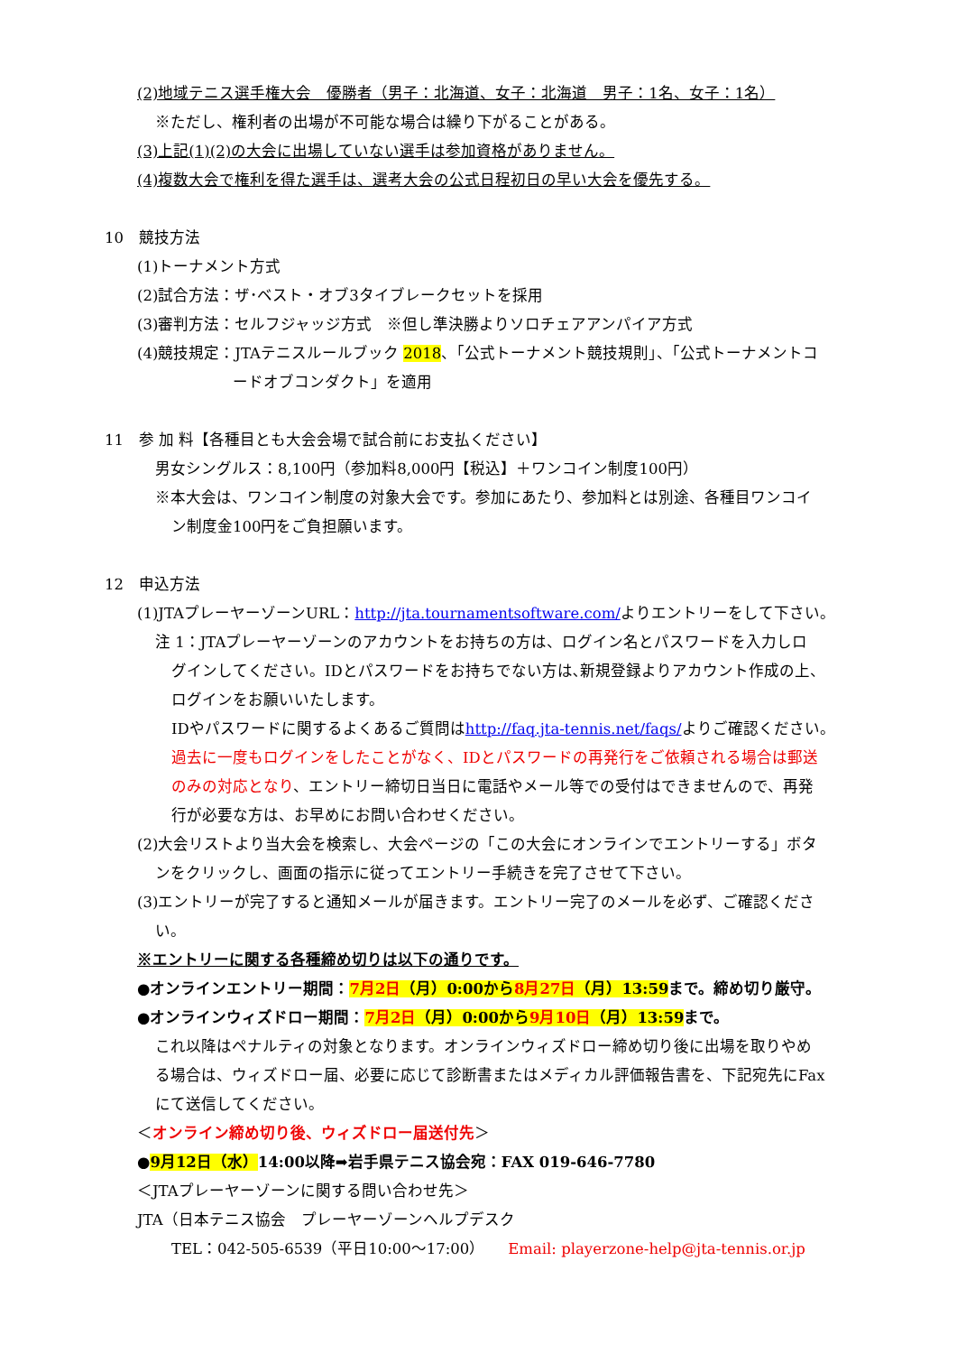(2)地域テニス選手権大会　優勝者（男子：北海道、女子：北海道　男子：1名、女子：1名）
※ただし、権利者の出場が不可能な場合は繰り下がることがある。
(3)上記(1)(2)の大会に出場していない選手は参加資格がありません。
(4)複数大会で権利を得た選手は、選考大会の公式日程初日の早い大会を優先する。
10　競技方法
(1)トーナメント方式
(2)試合方法：ザ･ベスト・オブ3タイブレークセットを採用
(3)審判方法：セルフジャッジ方式　※但し準決勝よりソロチェアアンパイア方式
(4)競技規定：JTAテニスルールブック 2018、「公式トーナメント競技規則」、「公式トーナメントコ
ードオブコンダクト」を適用
11　参 加 料【各種目とも大会会場で試合前にお支払ください】
男女シングルス：8,100円（参加料8,000円【税込】＋ワンコイン制度100円）
※本大会は、ワンコイン制度の対象大会です。参加にあたり、参加料とは別途、各種目ワンコイ
ン制度金100円をご負担願います。
12　申込方法
(1)JTAプレーヤーゾーンURL：http://jta.tournamentsoftware.com/よりエントリーをして下さい。
注 1：JTAプレーヤーゾーンのアカウントをお持ちの方は、ログイン名とパスワードを入力しロ
グインしてください。IDとパスワードをお持ちでない方は､新規登録よりアカウント作成の上、
ログインをお願いいたします。
IDやパスワードに関するよくあるご質問はhttp://faq.jta-tennis.net/faqs/よりご確認ください。
過去に一度もログインをしたことがなく、IDとパスワードの再発行をご依頼される場合は郵送
のみの対応となり、エントリー締切日当日に電話やメール等での受付はできませんので、再発
行が必要な方は、お早めにお問い合わせください。
(2)大会リストより当大会を検索し、大会ページの「この大会にオンラインでエントリーする」ボタ
ンをクリックし、画面の指示に従ってエントリー手続きを完了させて下さい。
(3)エントリーが完了すると通知メールが届きます。エントリー完了のメールを必ず、ご確認くださ
い。
※エントリーに関する各種締め切りは以下の通りです。
●オンラインエントリー期間：7月2日（月）0:00から8月27日（月）13:59まで。締め切り厳守。
●オンラインウィズドロー期間：7月2日（月）0:00から9月10日（月）13:59まで。
これ以降はペナルティの対象となります。オンラインウィズドロー締め切り後に出場を取りやめ
る場合は、ウィズドロー届、必要に応じて診断書またはメディカル評価報告書を、下記宛先にFax
にて送信してください。
＜オンライン締め切り後、ウィズドロー届送付先＞
●9月12日（水）14:00以降➡岩手県テニス協会宛：FAX 019-646-7780
＜JTAプレーヤーゾーンに関する問い合わせ先＞
JTA（日本テニス協会　プレーヤーゾーンヘルプデスク
TEL：042-505-6539（平日10:00～17:00）　　Email: playerzone-help@jta-tennis.or.jp